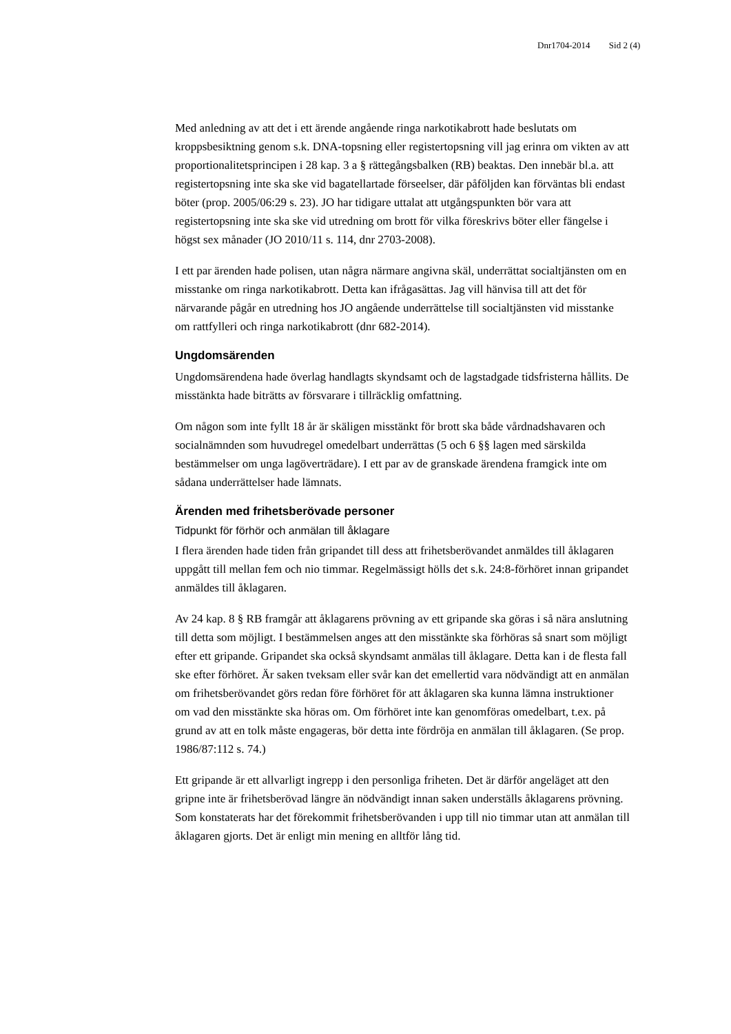Dnr1704-2014 Sid 2 (4)
Med anledning av att det i ett ärende angående ringa narkotikabrott hade beslutats om kroppsbesiktning genom s.k. DNA-topsning eller registertopsning vill jag erinra om vikten av att proportionalitetsprincipen i 28 kap. 3 a § rättegångsbalken (RB) beaktas. Den innebär bl.a. att registertopsning inte ska ske vid bagatellartade förseelser, där påföljden kan förväntas bli endast böter (prop. 2005/06:29 s. 23). JO har tidigare uttalat att utgångspunkten bör vara att registertopsning inte ska ske vid utredning om brott för vilka föreskrivs böter eller fängelse i högst sex månader (JO 2010/11 s. 114, dnr 2703-2008).
I ett par ärenden hade polisen, utan några närmare angivna skäl, underrättat socialtjänsten om en misstanke om ringa narkotikabrott. Detta kan ifrågasättas. Jag vill hänvisa till att det för närvarande pågår en utredning hos JO angående underrättelse till socialtjänsten vid misstanke om rattfylleri och ringa narkotikabrott (dnr 682-2014).
Ungdomsärenden
Ungdomsärendena hade överlag handlagts skyndsamt och de lagstadgade tidsfristerna hållits. De misstänkta hade biträtts av försvarare i tillräcklig omfattning.
Om någon som inte fyllt 18 år är skäligen misstänkt för brott ska både vårdnadshavaren och socialnämnden som huvudregel omedelbart underrättas (5 och 6 §§ lagen med särskilda bestämmelser om unga lagöverträdare). I ett par av de granskade ärendena framgick inte om sådana underrättelser hade lämnats.
Ärenden med frihetsberövade personer
Tidpunkt för förhör och anmälan till åklagare
I flera ärenden hade tiden från gripandet till dess att frihetsberövandet anmäldes till åklagaren uppgått till mellan fem och nio timmar. Regelmässigt hölls det s.k. 24:8-förhöret innan gripandet anmäldes till åklagaren.
Av 24 kap. 8 § RB framgår att åklagarens prövning av ett gripande ska göras i så nära anslutning till detta som möjligt. I bestämmelsen anges att den misstänkte ska förhöras så snart som möjligt efter ett gripande. Gripandet ska också skyndsamt anmälas till åklagare. Detta kan i de flesta fall ske efter förhöret. Är saken tveksam eller svår kan det emellertid vara nödvändigt att en anmälan om frihetsberövandet görs redan före förhöret för att åklagaren ska kunna lämna instruktioner om vad den misstänkte ska höras om. Om förhöret inte kan genomföras omedelbart, t.ex. på grund av att en tolk måste engageras, bör detta inte fördröja en anmälan till åklagaren. (Se prop. 1986/87:112 s. 74.)
Ett gripande är ett allvarligt ingrepp i den personliga friheten. Det är därför angeläget att den gripne inte är frihetsberövad längre än nödvändigt innan saken underställs åklagarens prövning. Som konstaterats har det förekommit frihetsberövanden i upp till nio timmar utan att anmälan till åklagaren gjorts. Det är enligt min mening en alltför lång tid.